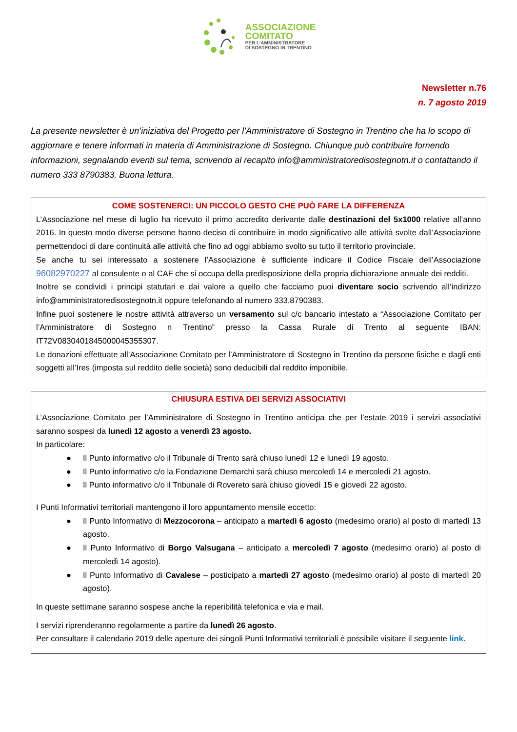ASSOCIAZIONE
COMITATO
PER L’AMMINISTRATORE
DI SOSTEGNO IN TRENTINO
Newsletter n.76
n. 7 agosto 2019
La presente newsletter è un’iniziativa del Progetto per l’Amministratore di Sostegno in Trentino che ha lo scopo di aggiornare e tenere informati in materia di Amministrazione di Sostegno. Chiunque può contribuire fornendo informazioni, segnalando eventi sul tema, scrivendo al recapito info@amministratoredisostegnotn.it o contattando il numero 333 8790383. Buona lettura.
COME SOSTENERCI: UN PICCOLO GESTO CHE PUÒ FARE LA DIFFERENZA
L’Associazione nel mese di luglio ha ricevuto il primo accredito derivante dalle destinazioni del 5x1000 relative all’anno 2016. In questo modo diverse persone hanno deciso di contribuire in modo significativo alle attività svolte dall’Associazione permettendoci di dare continuità alle attività che fino ad oggi abbiamo svolto su tutto il territorio provinciale.
Se anche tu sei interessato a sostenere l’Associazione è sufficiente indicare il Codice Fiscale dell’Associazione 96082970227 al consulente o al CAF che si occupa della predisposizione della propria dichiarazione annuale dei redditi.
Inoltre se condividi i principi statutari e dai valore a quello che facciamo puoi diventare socio scrivendo all’indirizzo info@amministratoredisostegnotn.it oppure telefonando al numero 333.8790383.
Infine puoi sostenere le nostre attività attraverso un versamento sul c/c bancario intestato a “Associazione Comitato per l’Amministratore di Sostegno n Trentino” presso la Cassa Rurale di Trento al seguente IBAN: IT72V0830401845000045355307.
Le donazioni effettuate all’Associazione Comitato per l’Amministratore di Sostegno in Trentino da persone fisiche e dagli enti soggetti all’Ires (imposta sul reddito delle società) sono deducibili dal reddito imponibile.
CHIUSURA ESTIVA DEI SERVIZI ASSOCIATIVI
L’Associazione Comitato per l’Amministratore di Sostegno in Trentino anticipa che per l’estate 2019 i servizi associativi saranno sospesi da lunedì 12 agosto a venerdì 23 agosto.
In particolare:
● Il Punto informativo c/o il Tribunale di Trento sarà chiuso lunedì 12 e lunedì 19 agosto.
● Il Punto informativo c/o la Fondazione Demarchi sarà chiuso mercoledì 14 e mercoledì 21 agosto.
● Il Punto informativo c/o il Tribunale di Rovereto sarà chiuso giovedì 15 e giovedì 22 agosto.
I Punti Informativi territoriali mantengono il loro appuntamento mensile eccetto:
● Il Punto Informativo di Mezzocorona – anticipato a martedì 6 agosto (medesimo orario) al posto di martedì 13 agosto.
● Il Punto Informativo di Borgo Valsugana – anticipato a mercoledì 7 agosto (medesimo orario) al posto di mercoledì 14 agosto).
● Il Punto Informativo di Cavalese – posticipato a martedì 27 agosto (medesimo orario) al posto di martedì 20 agosto).
In queste settimane saranno sospese anche la reperibilità telefonica e via e mail.
I servizi riprenderanno regolarmente a partire da lunedì 26 agosto.
Per consultare il calendario 2019 delle aperture dei singoli Punti Informativi territoriali è possibile visitare il seguente link.